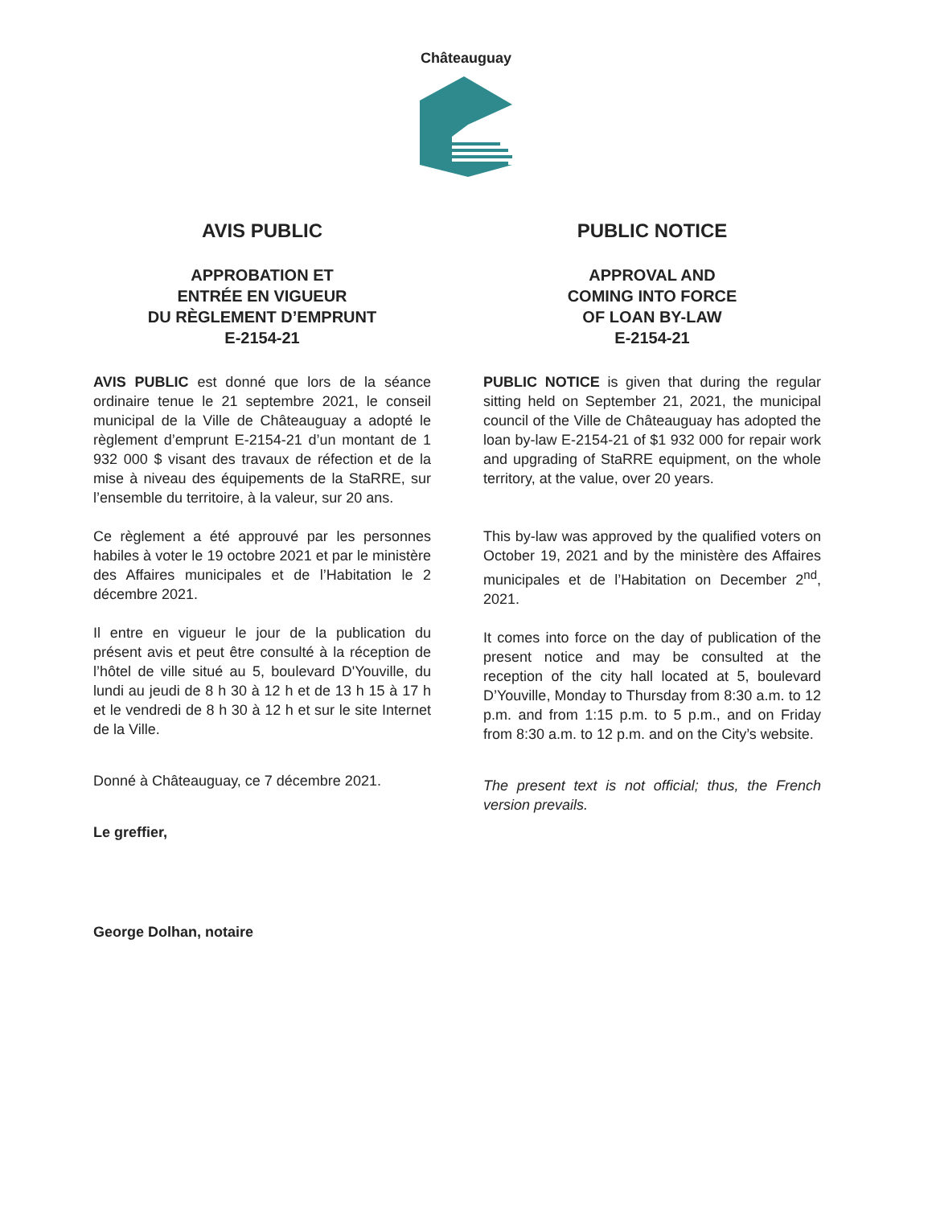Châteauguay
AVIS PUBLIC
APPROBATION ET
ENTRÉE EN VIGUEUR
DU RÈGLEMENT D’EMPRUNT
E-2154-21
AVIS PUBLIC est donné que lors de la séance ordinaire tenue le 21 septembre 2021, le conseil municipal de la Ville de Châteauguay a adopté le règlement d’emprunt E-2154-21 d’un montant de 1 932 000 $ visant des travaux de réfection et de la mise à niveau des équipements de la StaRRE, sur l’ensemble du territoire, à la valeur, sur 20 ans.
Ce règlement a été approuvé par les personnes habiles à voter le 19 octobre 2021 et par le ministère des Affaires municipales et de l’Habitation le 2 décembre 2021.
Il entre en vigueur le jour de la publication du présent avis et peut être consulté à la réception de l’hôtel de ville situé au 5, boulevard D'Youville, du lundi au jeudi de 8 h 30 à 12 h et de 13 h 15 à 17 h et le vendredi de 8 h 30 à 12 h et sur le site Internet de la Ville.
Donné à Châteauguay, ce 7 décembre 2021.
Le greffier,
George Dolhan, notaire
PUBLIC NOTICE
APPROVAL AND
COMING INTO FORCE
OF LOAN BY-LAW
E-2154-21
PUBLIC NOTICE is given that during the regular sitting held on September 21, 2021, the municipal council of the Ville de Châteauguay has adopted the loan by-law E-2154-21 of $1 932 000 for repair work and upgrading of StaRRE equipment, on the whole territory, at the value, over 20 years.
This by-law was approved by the qualified voters on October 19, 2021 and by the ministère des Affaires municipales et de l’Habitation on December 2<sup>nd</sup>, 2021.
It comes into force on the day of publication of the present notice and may be consulted at the reception of the city hall located at 5, boulevard D’Youville, Monday to Thursday from 8:30 a.m. to 12 p.m. and from 1:15 p.m. to 5 p.m., and on Friday from 8:30 a.m. to 12 p.m. and on the City’s website.
The present text is not official; thus, the French version prevails.